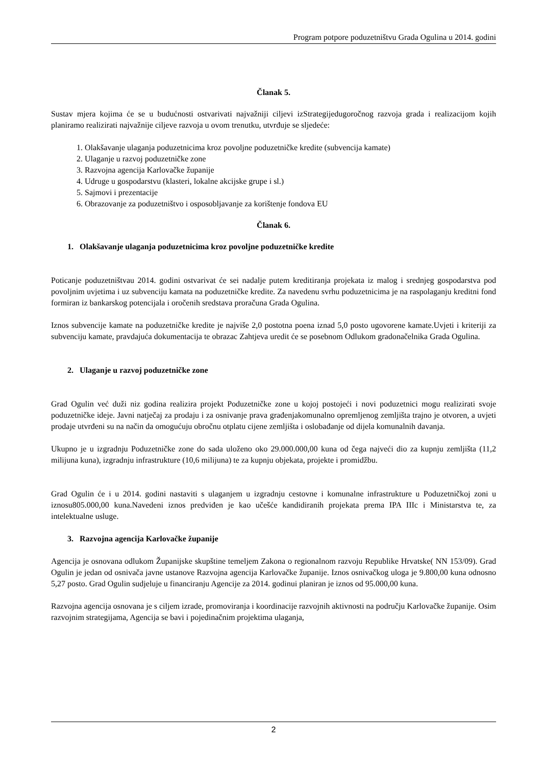Program potpore poduzetništvu Grada Ogulina u 2014. godini
Članak 5.
Sustav mjera kojima će se u budućnosti ostvarivati najvažniji ciljevi izStrategijedugoročnog razvoja grada i realizacijom kojih planiramo realizirati najvažnije ciljeve razvoja u ovom trenutku, utvrđuje se sljedeće:
1. Olakšavanje ulaganja poduzetnicima kroz povoljne poduzetničke kredite (subvencija kamate)
2. Ulaganje u razvoj poduzetničke zone
3. Razvojna agencija Karlovačke županije
4. Udruge u gospodarstvu (klasteri, lokalne akcijske grupe i sl.)
5. Sajmovi i prezentacije
6. Obrazovanje za poduzetništvo i osposobljavanje za korištenje fondova EU
Članak 6.
1. Olakšavanje ulaganja poduzetnicima kroz povoljne poduzetničke kredite
Poticanje poduzetništvau 2014. godini ostvarivat će sei nadalje putem kreditiranja projekata iz malog i srednjeg gospodarstva pod povoljnim uvjetima i uz subvenciju kamata na poduzetničke kredite. Za navedenu svrhu poduzetnicima je na raspolaganju kreditni fond formiran iz bankarskog potencijala i oročenih sredstava proračuna Grada Ogulina.
Iznos subvencije kamate na poduzetničke kredite je najviše 2,0 postotna poena iznad 5,0 posto ugovorene kamate.Uvjeti i kriteriji za subvenciju kamate, pravdajuća dokumentacija te obrazac Zahtjeva uredit će se posebnom Odlukom gradonačelnika Grada Ogulina.
2. Ulaganje u razvoj poduzetničke zone
Grad Ogulin već duži niz godina realizira projekt Poduzetničke zone u kojoj postojeći i novi poduzetnici mogu realizirati svoje poduzetničke ideje. Javni natječaj za prodaju i za osnivanje prava građenjakomunalno opremljenog zemljišta trajno je otvoren, a uvjeti prodaje utvrđeni su na način da omogućuju obročnu otplatu cijene zemljišta i oslobađanje od dijela komunalnih davanja.
Ukupno je u izgradnju Poduzetničke zone do sada uloženo oko 29.000.000,00 kuna od čega najveći dio za kupnju zemljišta (11,2 milijuna kuna), izgradnju infrastrukture (10,6 milijuna) te za kupnju objekata, projekte i promidžbu.
Grad Ogulin će i u 2014. godini nastaviti s ulaganjem u izgradnju cestovne i komunalne infrastrukture u Poduzetničkoj zoni u iznosu805.000,00 kuna.Navedeni iznos predviđen je kao učešće kandidiranih projekata prema IPA IIIc i Ministarstva te, za intelektualne usluge.
3. Razvojna agencija Karlovačke županije
Agencija je osnovana odlukom Županijske skupštine temeljem Zakona o regionalnom razvoju Republike Hrvatske( NN 153/09). Grad Ogulin je jedan od osnivača javne ustanove Razvojna agencija Karlovačke županije. Iznos osnivačkog uloga je 9.800,00 kuna odnosno 5,27 posto. Grad Ogulin sudjeluje u financiranju Agencije za 2014. godinui planiran je iznos od 95.000,00 kuna.
Razvojna agencija osnovana je s ciljem izrade, promoviranja i koordinacije razvojnih aktivnosti na području Karlovačke županije. Osim razvojnim strategijama, Agencija se bavi i pojedinačnim projektima ulaganja,
2